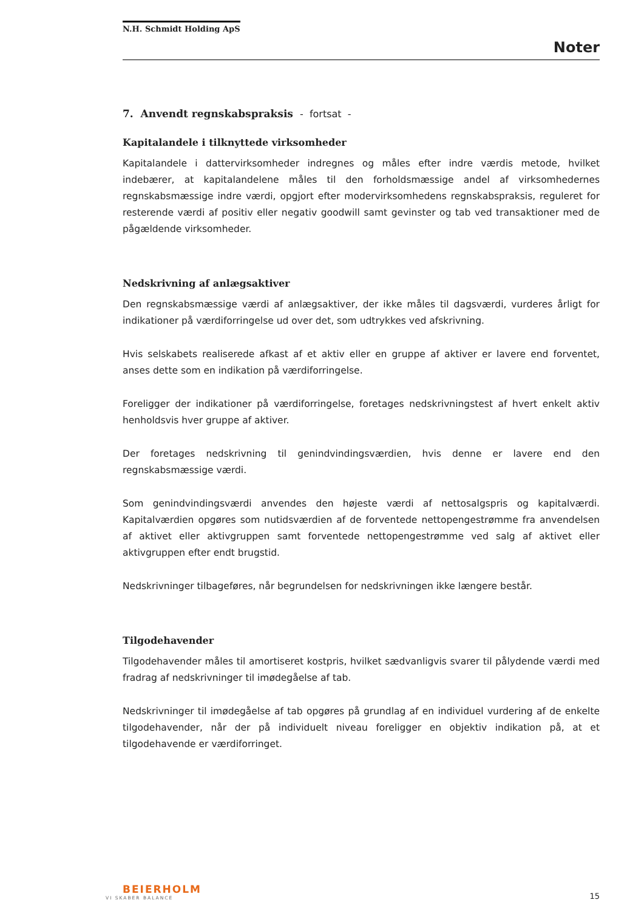N.H. Schmidt Holding ApS
Noter
7. Anvendt regnskabspraksis - fortsat -
Kapitalandele i tilknyttede virksomheder
Kapitalandele i dattervirksomheder indregnes og måles efter indre værdis metode, hvilket indebærer, at kapitalandelene måles til den forholdsmæssige andel af virksomhedernes regnskabsmæssige indre værdi, opgjort efter modervirksomhedens regnskabspraksis, reguleret for resterende værdi af positiv eller negativ goodwill samt gevinster og tab ved transaktioner med de pågældende virksomheder.
Nedskrivning af anlægsaktiver
Den regnskabsmæssige værdi af anlægsaktiver, der ikke måles til dagsværdi, vurderes årligt for indikationer på værdiforringelse ud over det, som udtrykkes ved afskrivning.
Hvis selskabets realiserede afkast af et aktiv eller en gruppe af aktiver er lavere end forventet, anses dette som en indikation på værdiforringelse.
Foreligger der indikationer på værdiforringelse, foretages nedskrivningstest af hvert enkelt aktiv henholdsvis hver gruppe af aktiver.
Der foretages nedskrivning til genindvindingsværdien, hvis denne er lavere end den regnskabsmæssige værdi.
Som genindvindingsværdi anvendes den højeste værdi af nettosalgspris og kapitalværdi. Kapitalværdien opgøres som nutidsværdien af de forventede nettopengestrømme fra anvendelsen af aktivet eller aktivgruppen samt forventede nettopengestrømme ved salg af aktivet eller aktivgruppen efter endt brugstid.
Nedskrivninger tilbageføres, når begrundelsen for nedskrivningen ikke længere består.
Tilgodehavender
Tilgodehavender måles til amortiseret kostpris, hvilket sædvanligvis svarer til pålydende værdi med fradrag af nedskrivninger til imødegåelse af tab.
Nedskrivninger til imødegåelse af tab opgøres på grundlag af en individuel vurdering af de enkelte tilgodehavender, når der på individuelt niveau foreligger en objektiv indikation på, at et tilgodehavende er værdiforringet.
BEIERHOLM
VI SKABER BALANCE
15